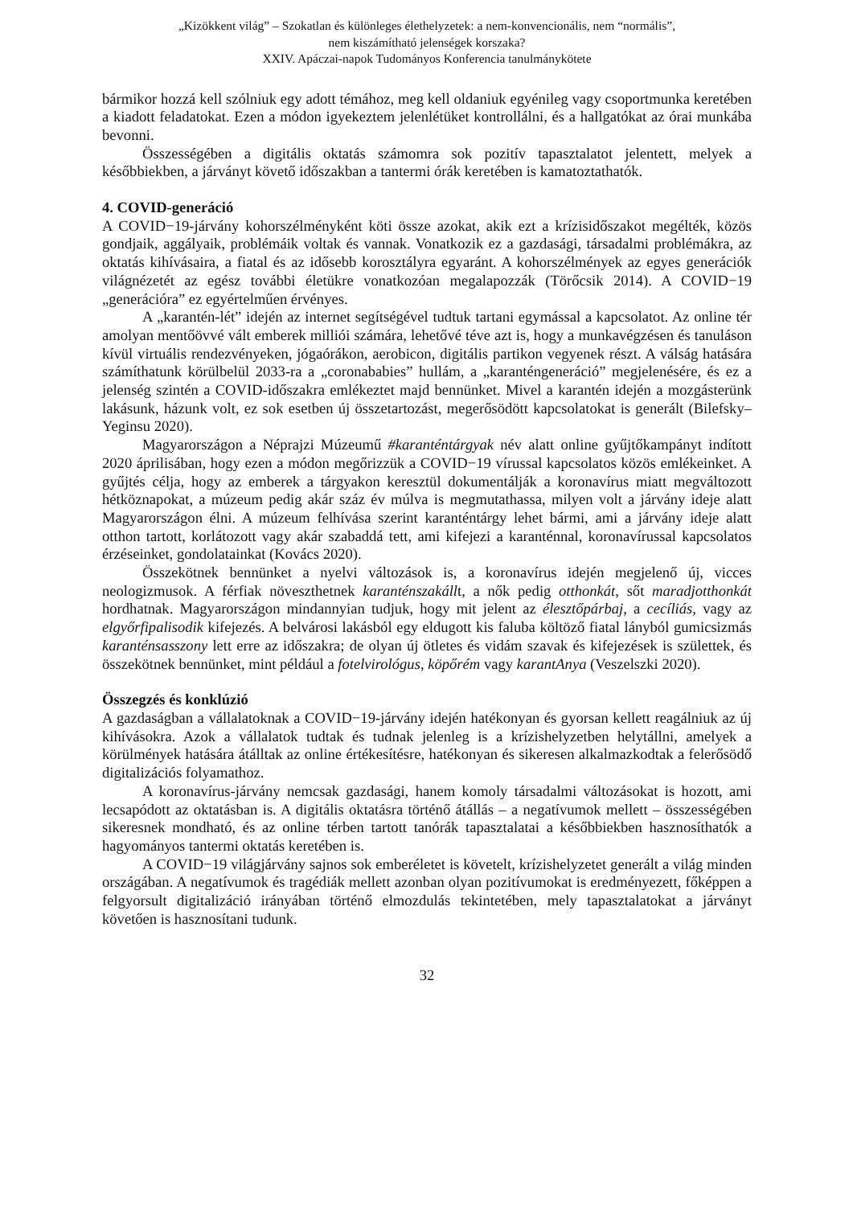„Kizökkent világ” – Szokatlan és különleges élethelyzetek: a nem-konvencionális, nem “normális”,
nem kiszámítható jelenségek korszaka?
XXIV. Apáczai-napok Tudományos Konferencia tanulmánykötete
bármikor hozzá kell szólniuk egy adott témához, meg kell oldaniuk egyénileg vagy csoportmunka keretében a kiadott feladatokat. Ezen a módon igyekeztem jelenlétüket kontrollálni, és a hallgatókat az órai munkába bevonni.
Összességében a digitális oktatás számomra sok pozitív tapasztalatot jelentett, melyek a későbbiekben, a járványt követő időszakban a tantermi órák keretében is kamatoztathatók.
4. COVID-generáció
A COVID−19-járvány kohorszélményként köti össze azokat, akik ezt a krízisidőszakot megélték, közös gondjaik, aggályaik, problémáik voltak és vannak. Vonatkozik ez a gazdasági, társadalmi problémákra, az oktatás kihívásaira, a fiatal és az idősebb korosztályra egyaránt. A kohorszélmények az egyes generációk világnézetét az egész további életükre vonatkozóan megalapozzák (Törőcsik 2014). A COVID−19 „generációra” ez egyértelműen érvényes.
A „karantén-lét” idején az internet segítségével tudtuk tartani egymással a kapcsolatot. Az online tér amolyan mentőövvé vált emberek milliói számára, lehetővé téve azt is, hogy a munkavégzésen és tanuláson kívül virtuális rendezvényeken, jógaórákon, aerobicon, digitális partikon vegyenek részt. A válság hatására számíthatunk körülbelül 2033-ra a „coronababies” hullám, a „karanténgeneráció” megjelenésére, és ez a jelenség szintén a COVID-időszakra emlékeztet majd bennünket. Mivel a karantén idején a mozgásterünk lakásunk, házunk volt, ez sok esetben új összetartozást, megerősödött kapcsolatokat is generált (Bilefsky–Yeginsu 2020).
Magyarországon a Néprajzi Múzeumű #karanténtárgyak név alatt online gyűjtőkampányt indított 2020 áprilisában, hogy ezen a módon megőrizzük a COVID−19 vírussal kapcsolatos közös emlékeinket. A gyűjtés célja, hogy az emberek a tárgyakon keresztül dokumentálják a koronavírus miatt megváltozott hétköznapokat, a múzeum pedig akár száz év múlva is megmutathassa, milyen volt a járvány ideje alatt Magyarországon élni. A múzeum felhívása szerint karanténtárgy lehet bármi, ami a járvány ideje alatt otthon tartott, korlátozott vagy akár szabaddá tett, ami kifejezi a karanténnal, koronavírussal kapcsolatos érzéseinket, gondolatainkat (Kovács 2020).
Összekötnek bennünket a nyelvi változások is, a koronavírus idején megjelenő új, vicces neologizmusok. A férfiak növeszthetnek karanténszakállt, a nők pedig otthonkát, sőt maradjotthonkát hordhatnak. Magyarországon mindannyian tudjuk, hogy mit jelent az élesztőpárbaj, a cecíliás, vagy az elgyőrfipalisodik kifejezés. A belvárosi lakásból egy eldugott kis faluba költöző fiatal lányból gumicsizmás karanténsasszony lett erre az időszakra; de olyan új ötletes és vidám szavak és kifejezések is születtek, és összekötnek bennünket, mint például a fotelvirológus, köpőrém vagy karantAnya (Veszelszki 2020).
Összegzés és konklúzió
A gazdaságban a vállalatoknak a COVID−19-járvány idején hatékonyan és gyorsan kellett reagálniuk az új kihívásokra. Azok a vállalatok tudtak és tudnak jelenleg is a krízishelyzetben helytállni, amelyek a körülmények hatására átálltak az online értékesítésre, hatékonyan és sikeresen alkalmazkodtak a felerősödő digitalizációs folyamathoz.
A koronavírus-járvány nemcsak gazdasági, hanem komoly társadalmi változásokat is hozott, ami lecsapódott az oktatásban is. A digitális oktatásra történő átállás – a negatívumok mellett – összességében sikeresnek mondható, és az online térben tartott tanórák tapasztalatai a későbbiekben hasznosíthatók a hagyományos tantermi oktatás keretében is.
A COVID−19 világjárvány sajnos sok emberéletet is követelt, krízishelyzetet generált a világ minden országában. A negatívumok és tragédiák mellett azonban olyan pozitívumokat is eredményezett, főképpen a felgyorsult digitalizáció irányában történő elmozdulás tekintetében, mely tapasztalatokat a járványt követően is hasznosítani tudunk.
32